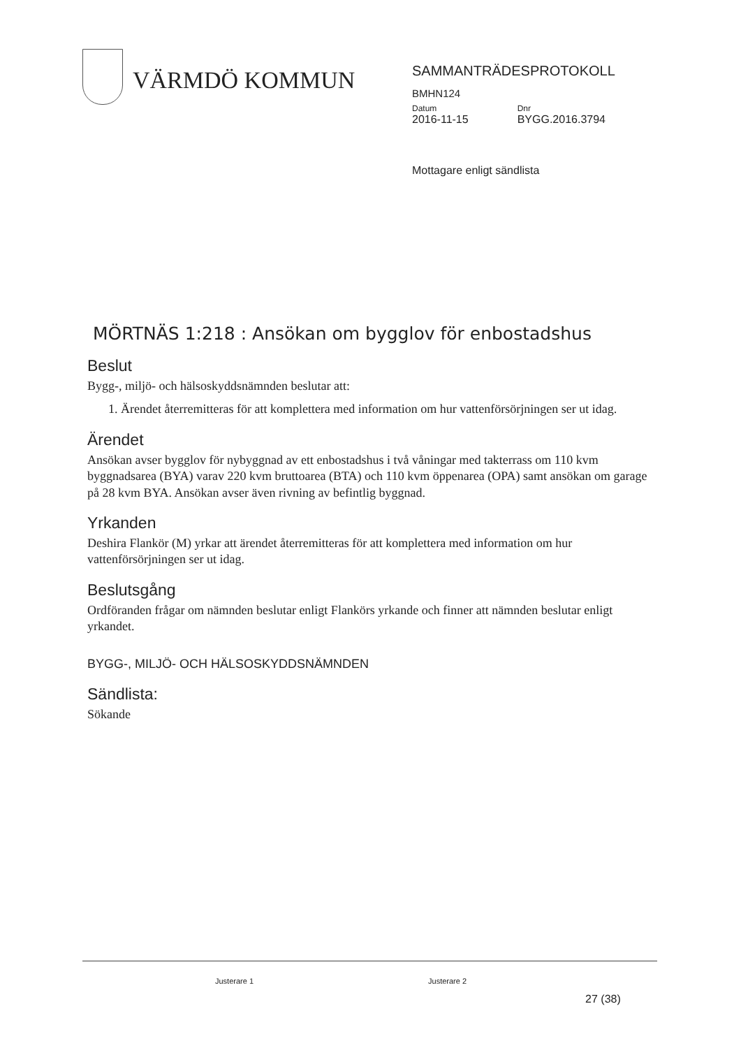VÄRMDÖ KOMMUN
SAMMANTRÄDESPROTOKOLL
BMHN124
Datum
2016-11-15
Dnr
BYGG.2016.3794
Mottagare enligt sändlista
MÖRTNÄS 1:218 : Ansökan om bygglov för enbostadshus
Beslut
Bygg-, miljö- och hälsoskyddsnämnden beslutar att:
1. Ärendet återremitteras för att komplettera med information om hur vattenförsörjningen ser ut idag.
Ärendet
Ansökan avser bygglov för nybyggnad av ett enbostadshus i två våningar med takterrass om 110 kvm byggnadsarea (BYA) varav 220 kvm bruttoarea (BTA) och 110 kvm öppenarea (OPA) samt ansökan om garage på 28 kvm BYA. Ansökan avser även rivning av befintlig byggnad.
Yrkanden
Deshira Flankör (M) yrkar att ärendet återremitteras för att komplettera med information om hur vattenförsörjningen ser ut idag.
Beslutsgång
Ordföranden frågar om nämnden beslutar enligt Flankörs yrkande och finner att nämnden beslutar enligt yrkandet.
BYGG-, MILJÖ- OCH HÄLSOSKYDDSNÄMNDEN
Sändlista:
Sökande
Justerare 1 Justerare 2
27 (38)